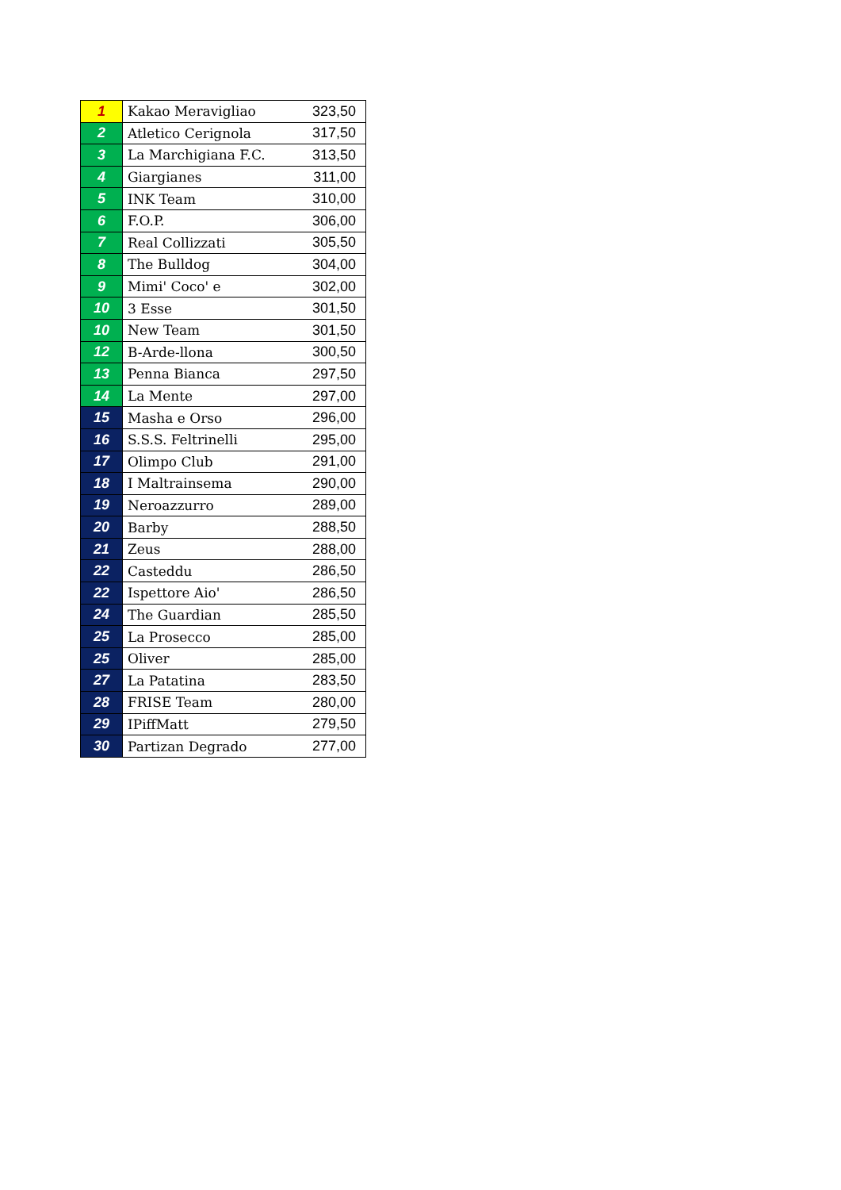| 1 | Kakao Meravigliao | 323,50 |
| 2 | Atletico Cerignola | 317,50 |
| 3 | La Marchigiana F.C. | 313,50 |
| 4 | Giargianes | 311,00 |
| 5 | INK Team | 310,00 |
| 6 | F.O.P. | 306,00 |
| 7 | Real Collizzati | 305,50 |
| 8 | The Bulldog | 304,00 |
| 9 | Mimi' Coco' e | 302,00 |
| 10 | 3 Esse | 301,50 |
| 10 | New Team | 301,50 |
| 12 | B-Arde-llona | 300,50 |
| 13 | Penna Bianca | 297,50 |
| 14 | La Mente | 297,00 |
| 15 | Masha e Orso | 296,00 |
| 16 | S.S.S. Feltrinelli | 295,00 |
| 17 | Olimpo Club | 291,00 |
| 18 | I Maltrainsema | 290,00 |
| 19 | Neroazzurro | 289,00 |
| 20 | Barby | 288,50 |
| 21 | Zeus | 288,00 |
| 22 | Casteddu | 286,50 |
| 22 | Ispettore Aio' | 286,50 |
| 24 | The Guardian | 285,50 |
| 25 | La Prosecco | 285,00 |
| 25 | Oliver | 285,00 |
| 27 | La Patatina | 283,50 |
| 28 | FRISE Team | 280,00 |
| 29 | IPiffMatt | 279,50 |
| 30 | Partizan Degrado | 277,00 |